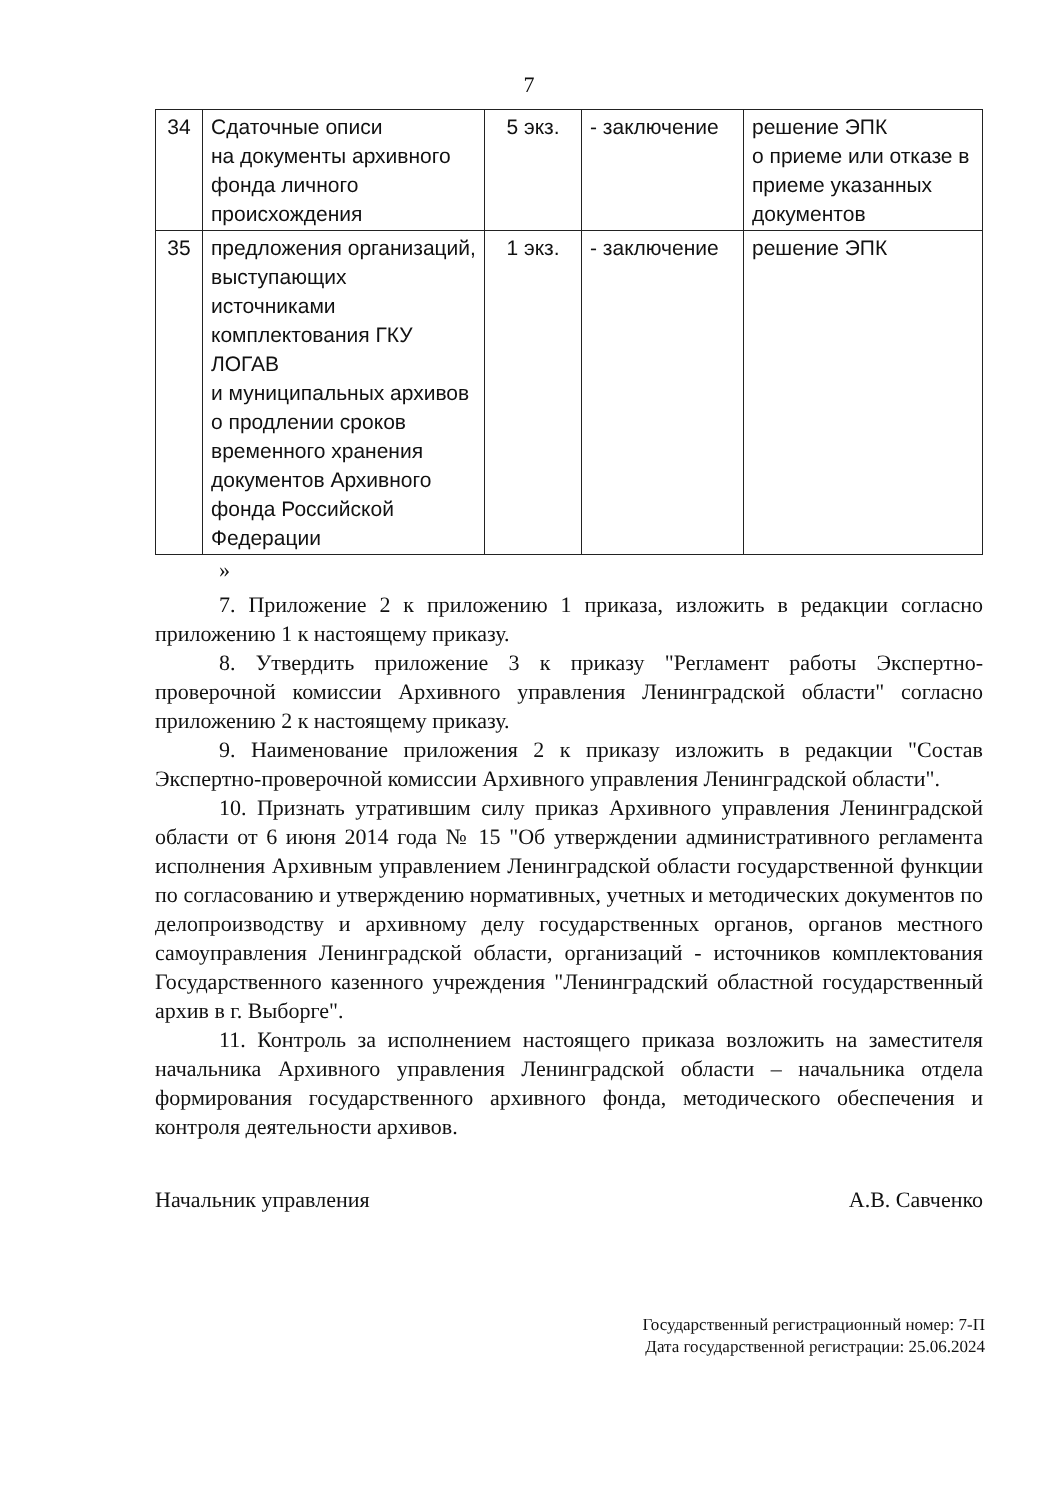7
| 34 | Сдаточные описи на документы архивного фонда личного происхождения | 5 экз. | - заключение | решение ЭПК о приеме или отказе в приеме указанных документов |
| 35 | предложения организаций, выступающих источниками комплектования ГКУ ЛОГАВ и муниципальных архивов о продлении сроков временного хранения документов Архивного фонда Российской Федерации | 1 экз. | - заключение | решение ЭПК |
»
7. Приложение 2 к приложению 1 приказа, изложить в редакции согласно приложению 1 к настоящему приказу.
8. Утвердить приложение 3 к приказу "Регламент работы Экспертно-проверочной комиссии Архивного управления Ленинградской области" согласно приложению 2 к настоящему приказу.
9. Наименование приложения 2 к приказу изложить в редакции "Состав Экспертно-проверочной комиссии Архивного управления Ленинградской области".
10. Признать утратившим силу приказ Архивного управления Ленинградской области от 6 июня 2014 года № 15 "Об утверждении административного регламента исполнения Архивным управлением Ленинградской области государственной функции по согласованию и утверждению нормативных, учетных и методических документов по делопроизводству и архивному делу государственных органов, органов местного самоуправления Ленинградской области, организаций - источников комплектования Государственного казенного учреждения "Ленинградский областной государственный архив в г. Выборге".
11. Контроль за исполнением настоящего приказа возложить на заместителя начальника Архивного управления Ленинградской области – начальника отдела формирования государственного архивного фонда, методического обеспечения и контроля деятельности архивов.
Начальник управления А.В. Савченко
Государственный регистрационный номер: 7-П
Дата государственной регистрации: 25.06.2024